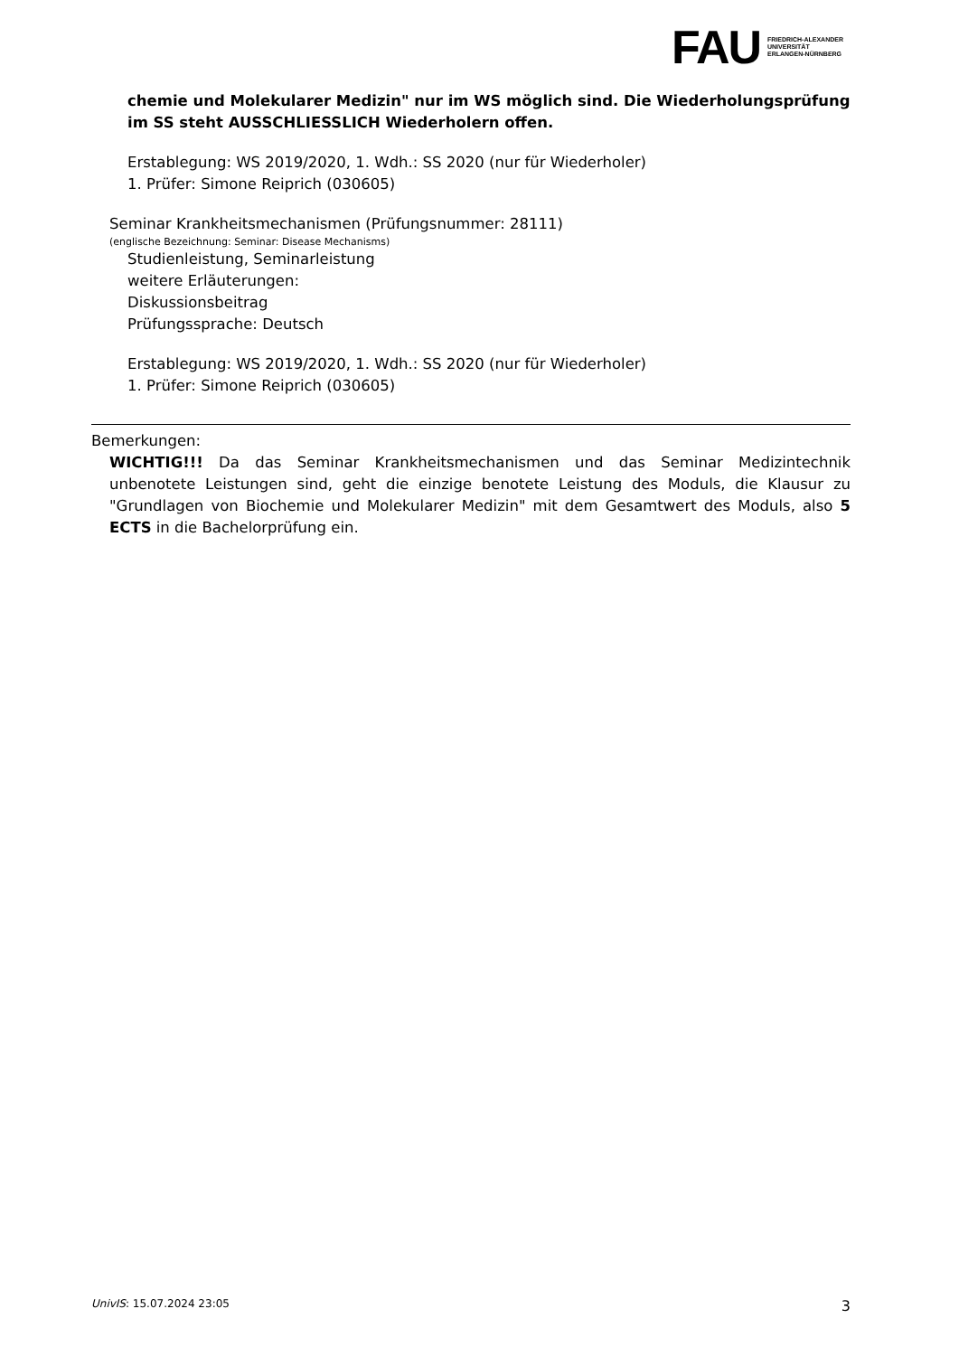FAU
FRIEDRICH-ALEXANDER
UNIVERSITÄT
ERLANGEN-NÜRNBERG
chemie und Molekularer Medizin" nur im WS möglich sind. Die Wiederholungsprüfung im SS steht AUSSCHLIESSLICH Wiederholern offen.
Erstablegung: WS 2019/2020, 1. Wdh.: SS 2020 (nur für Wiederholer)
1. Prüfer: Simone Reiprich (030605)
Seminar Krankheitsmechanismen (Prüfungsnummer: 28111)
(englische Bezeichnung: Seminar: Disease Mechanisms)
Studienleistung, Seminarleistung
weitere Erläuterungen:
Diskussionsbeitrag
Prüfungssprache: Deutsch
Erstablegung: WS 2019/2020, 1. Wdh.: SS 2020 (nur für Wiederholer)
1. Prüfer: Simone Reiprich (030605)
Bemerkungen:
WICHTIG!!! Da das Seminar Krankheitsmechanismen und das Seminar Medizintechnik unbenotete Leistungen sind, geht die einzige benotete Leistung des Moduls, die Klausur zu "Grundlagen von Biochemie und Molekularer Medizin" mit dem Gesamtwert des Moduls, also 5 ECTS in die Bachelorprüfung ein.
UnivIS: 15.07.2024 23:05 3